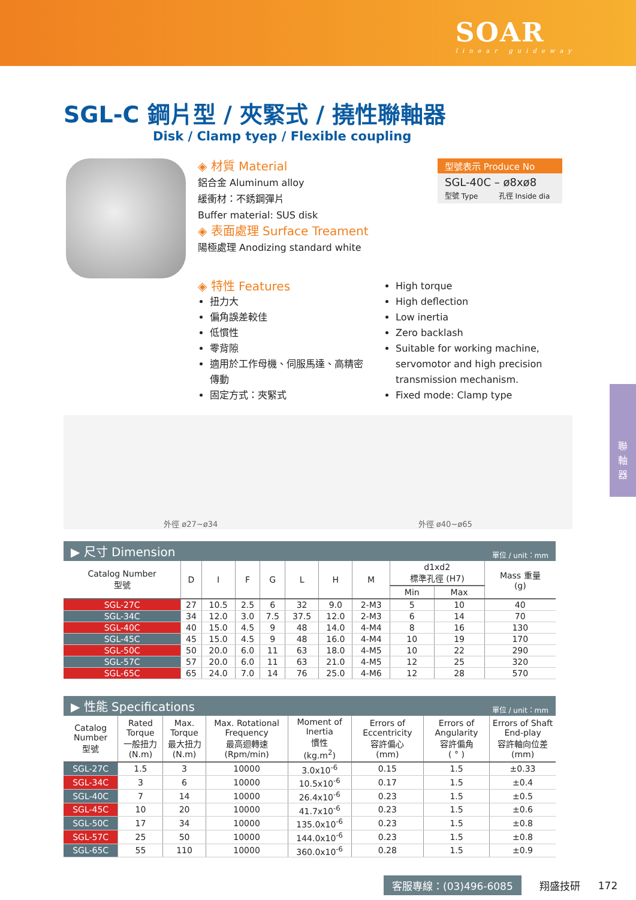SOAR
linear guideway
SGL-C 鋼片型 / 夾緊式 / 撓性聯軸器
Disk / Clamp tyep / Flexible coupling
◈ 材質 Material
鋁合金 Aluminum alloy
緩衝材：不銹鋼彈片
Buffer material: SUS disk
◈ 表面處理 Surface Treament
陽極處理 Anodizing standard white
型號表示 Produce No
SGL-40C – ø8xø8
型號 Type 孔徑 Inside dia
◈ 特性 Features
扭力大
偏角誤差較佳
低慣性
零背隙
適用於工作母機、伺服馬達、高精密傳動
固定方式：夾緊式
High torque
High deflection
Low inertia
Zero backlash
Suitable for working machine, servomotor and high precision transmission mechanism.
Fixed mode: Clamp type
外徑 ø27~ø34 外徑 ø40~ø65
▶ 尺寸 Dimension 單位 / unit：mm
| Catalog Number 型號 | D | I | F | G | L | H | M | d1xd2 標準孔徑 (H7) | | Mass 重量 (g) |
| --- | --- | --- | --- | --- | --- | --- | --- | --- | --- | --- |
| | | | | | | | | Min | Max | |
| SGL-27C | 27 | 10.5 | 2.5 | 6 | 32 | 9.0 | 2-M3 | 5 | 10 | 40 |
| SGL-34C | 34 | 12.0 | 3.0 | 7.5 | 37.5 | 12.0 | 2-M3 | 6 | 14 | 70 |
| SGL-40C | 40 | 15.0 | 4.5 | 9 | 48 | 14.0 | 4-M4 | 8 | 16 | 130 |
| SGL-45C | 45 | 15.0 | 4.5 | 9 | 48 | 16.0 | 4-M4 | 10 | 19 | 170 |
| SGL-50C | 50 | 20.0 | 6.0 | 11 | 63 | 18.0 | 4-M5 | 10 | 22 | 290 |
| SGL-57C | 57 | 20.0 | 6.0 | 11 | 63 | 21.0 | 4-M5 | 12 | 25 | 320 |
| SGL-65C | 65 | 24.0 | 7.0 | 14 | 76 | 25.0 | 4-M6 | 12 | 28 | 570 |
▶ 性能 Specifications 單位 / unit：mm
| Catalog Number 型號 | Rated Torque 一般扭力 (N.m) | Max. Torque 最大扭力 (N.m) | Max. Rotational Frequency 最高迴轉速 (Rpm/min) | Moment of Inertia 慣性 (kg.m<sup>2</sup>) | Errors of Eccentricity 容許偏心 (mm) | Errors of Angularity 容許偏角 ( ° ) | Errors of Shaft End-play 容許軸向位差 (mm) |
| --- | --- | --- | --- | --- | --- | --- | --- |
| SGL-27C | 1.5 | 3 | 10000 | 3.0x10<sup>-6</sup> | 0.15 | 1.5 | ±0.33 |
| SGL-34C | 3 | 6 | 10000 | 10.5x10<sup>-6</sup> | 0.17 | 1.5 | ±0.4 |
| SGL-40C | 7 | 14 | 10000 | 26.4x10<sup>-6</sup> | 0.23 | 1.5 | ±0.5 |
| SGL-45C | 10 | 20 | 10000 | 41.7x10<sup>-6</sup> | 0.23 | 1.5 | ±0.6 |
| SGL-50C | 17 | 34 | 10000 | 135.0x10<sup>-6</sup> | 0.23 | 1.5 | ±0.8 |
| SGL-57C | 25 | 50 | 10000 | 144.0x10<sup>-6</sup> | 0.23 | 1.5 | ±0.8 |
| SGL-65C | 55 | 110 | 10000 | 360.0x10<sup>-6</sup> | 0.28 | 1.5 | ±0.9 |
客服專線：(03)496-6085 翔盛技研 172
聯
軸
器